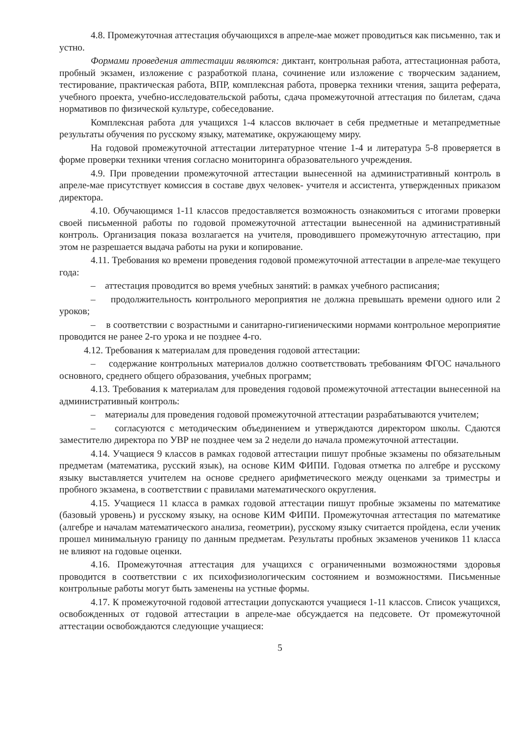4.8. Промежуточная аттестация обучающихся в апреле-мае может проводиться как письменно, так и устно.
Формами проведения аттестации являются: диктант, контрольная работа, аттестационная работа, пробный экзамен, изложение с разработкой плана, сочинение или изложение с творческим заданием, тестирование, практическая работа, ВПР, комплексная работа, проверка техники чтения, защита реферата, учебного проекта, учебно-исследовательской работы, сдача промежуточной аттестация по билетам, сдача нормативов по физической культуре, собеседование.
Комплексная работа для учащихся 1-4 классов включает в себя предметные и метапредметные результаты обучения по русскому языку, математике, окружающему миру.
На годовой промежуточной аттестации литературное чтение 1-4 и литература 5-8 проверяется в форме проверки техники чтения согласно мониторинга образовательного учреждения.
4.9. При проведении промежуточной аттестации вынесенной на административный контроль в апреле-мае присутствует комиссия в составе двух человек- учителя и ассистента, утвержденных приказом директора.
4.10. Обучающимся 1-11 классов предоставляется возможность ознакомиться с итогами проверки своей письменной работы по годовой промежуточной аттестации вынесенной на административный контроль. Организация показа возлагается на учителя, проводившего промежуточную аттестацию, при этом не разрешается выдача работы на руки и копирование.
4.11. Требования ко времени проведения годовой промежуточной аттестации в апреле-мае текущего года:
– аттестация проводится во время учебных занятий: в рамках учебного расписания;
– продолжительность контрольного мероприятия не должна превышать времени одного или 2 уроков;
– в соответствии с возрастными и санитарно-гигиеническими нормами контрольное мероприятие проводится не ранее 2-го урока и не позднее 4-го.
4.12. Требования к материалам для проведения годовой аттестации:
– содержание контрольных материалов должно соответствовать требованиям ФГОС начального основного, среднего общего образования, учебных программ;
4.13. Требования к материалам для проведения годовой промежуточной аттестации вынесенной на административный контроль:
– материалы для проведения годовой промежуточной аттестации разрабатываются учителем;
– согласуются с методическим объединением и утверждаются директором школы. Сдаются заместителю директора по УВР не позднее чем за 2 недели до начала промежуточной аттестации.
4.14. Учащиеся 9 классов в рамках годовой аттестации пишут пробные экзамены по обязательным предметам (математика, русский язык), на основе КИМ ФИПИ. Годовая отметка по алгебре и русскому языку выставляется учителем на основе среднего арифметического между оценками за триместры и пробного экзамена, в соответствии с правилами математического округления.
4.15. Учащиеся 11 класса в рамках годовой аттестации пишут пробные экзамены по математике (базовый уровень) и русскому языку, на основе КИМ ФИПИ. Промежуточная аттестация по математике (алгебре и началам математического анализа, геометрии), русскому языку считается пройдена, если ученик прошел минимальную границу по данным предметам. Результаты пробных экзаменов учеников 11 класса не влияют на годовые оценки.
4.16. Промежуточная аттестация для учащихся с ограниченными возможностями здоровья проводится в соответствии с их психофизиологическим состоянием и возможностями. Письменные контрольные работы могут быть заменены на устные формы.
4.17. К промежуточной годовой аттестации допускаются учащиеся 1-11 классов. Список учащихся, освобожденных от годовой аттестации в апреле-мае обсуждается на педсовете. От промежуточной аттестации освобождаются следующие учащиеся:
5